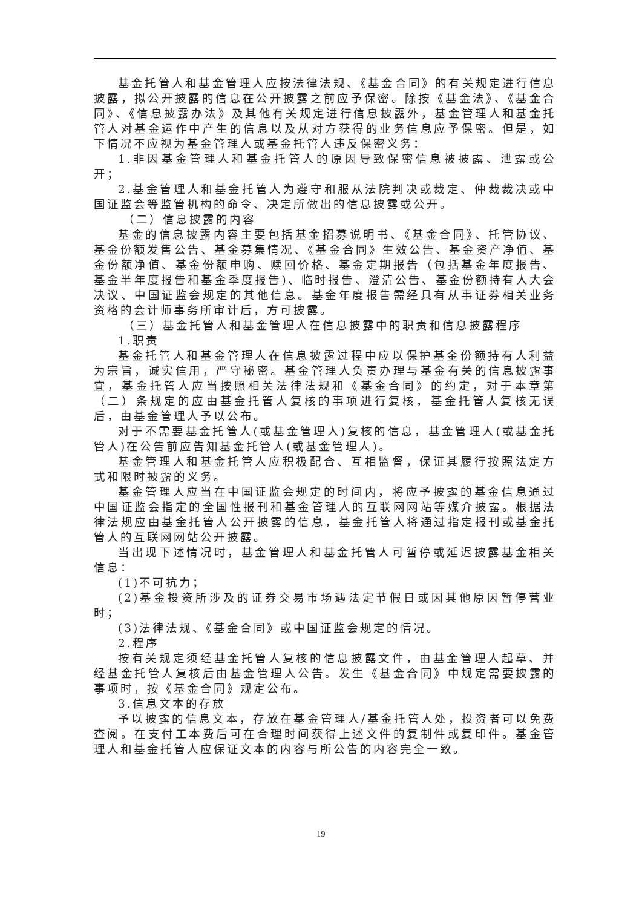基金托管人和基金管理人应按法律法规、《基金合同》的有关规定进行信息披露，拟公开披露的信息在公开披露之前应予保密。除按《基金法》、《基金合同》、《信息披露办法》及其他有关规定进行信息披露外，基金管理人和基金托管人对基金运作中产生的信息以及从对方获得的业务信息应予保密。但是，如下情况不应视为基金管理人或基金托管人违反保密义务：
1.非因基金管理人和基金托管人的原因导致保密信息被披露、泄露或公开；
2.基金管理人和基金托管人为遵守和服从法院判决或裁定、仲裁裁决或中国证监会等监管机构的命令、决定所做出的信息披露或公开。
（二）信息披露的内容
基金的信息披露内容主要包括基金招募说明书、《基金合同》、托管协议、基金份额发售公告、基金募集情况、《基金合同》生效公告、基金资产净值、基金份额净值、基金份额申购、赎回价格、基金定期报告（包括基金年度报告、基金半年度报告和基金季度报告)、临时报告、澄清公告、基金份额持有人大会决议、中国证监会规定的其他信息。基金年度报告需经具有从事证券相关业务资格的会计师事务所审计后，方可披露。
（三）基金托管人和基金管理人在信息披露中的职责和信息披露程序
1.职责
基金托管人和基金管理人在信息披露过程中应以保护基金份额持有人利益为宗旨，诚实信用，严守秘密。基金管理人负责办理与基金有关的信息披露事宜，基金托管人应当按照相关法律法规和《基金合同》的约定，对于本章第（二）条规定的应由基金托管人复核的事项进行复核，基金托管人复核无误后，由基金管理人予以公布。
对于不需要基金托管人(或基金管理人)复核的信息，基金管理人(或基金托管人)在公告前应告知基金托管人(或基金管理人)。
基金管理人和基金托管人应积极配合、互相监督，保证其履行按照法定方式和限时披露的义务。
基金管理人应当在中国证监会规定的时间内，将应予披露的基金信息通过中国证监会指定的全国性报刊和基金管理人的互联网网站等媒介披露。根据法律法规应由基金托管人公开披露的信息，基金托管人将通过指定报刊或基金托管人的互联网网站公开披露。
当出现下述情况时，基金管理人和基金托管人可暂停或延迟披露基金相关信息：
(1)不可抗力；
(2)基金投资所涉及的证券交易市场遇法定节假日或因其他原因暂停营业时；
(3)法律法规、《基金合同》或中国证监会规定的情况。
2.程序
按有关规定须经基金托管人复核的信息披露文件，由基金管理人起草、并经基金托管人复核后由基金管理人公告。发生《基金合同》中规定需要披露的事项时，按《基金合同》规定公布。
3.信息文本的存放
予以披露的信息文本，存放在基金管理人/基金托管人处，投资者可以免费查阅。在支付工本费后可在合理时间获得上述文件的复制件或复印件。基金管理人和基金托管人应保证文本的内容与所公告的内容完全一致。
19